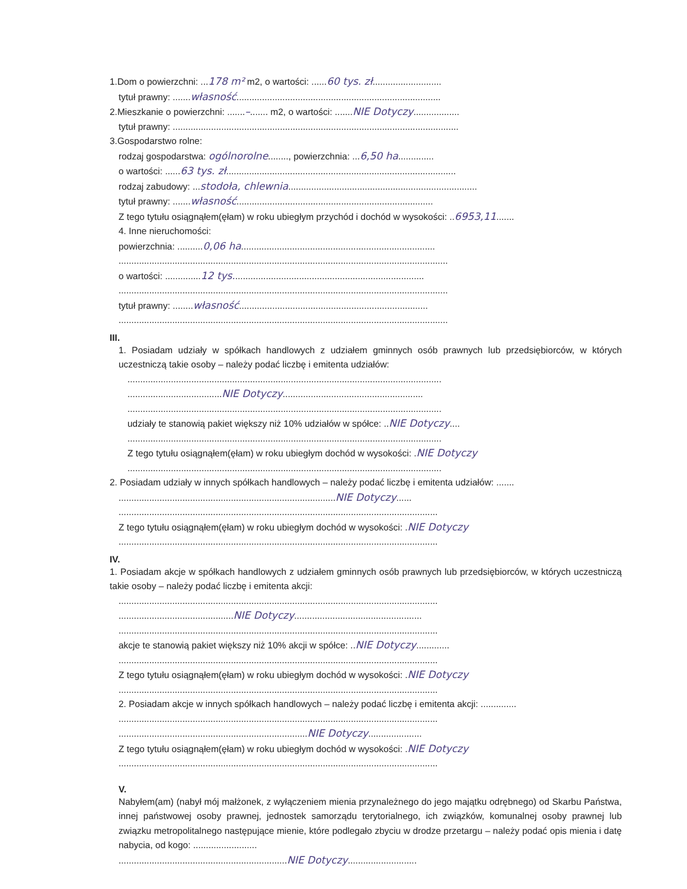1.Dom o powierzchni: ...178 m² m2, o wartości: ......60 tys. zł...........................
tytuł prawny: .......własność................................................................................
2.Mieszkanie o powierzchni: .......–....... m2, o wartości: .......NIE Dotyczy..................
tytuł prawny: ................................................................................................................
3.Gospodarstwo rolne:
rodzaj gospodarstwa: ogólnorolne........, powierzchnia: ...6,50 ha..............
o wartości: ......63 tys. zł..........................................................................................
rodzaj zabudowy: ...stodoła, chlewnia..........................................................................
tytuł prawny: .......własność.............................................................................
Z tego tytułu osiągnąłem(ęłam) w roku ubiegłym przychód i dochód w wysokości: ..6953,11.......
4. Inne nieruchomości:
powierzchnia: ..........0,06 ha............................................................................
.................................................................................................................................
o wartości: ..............12 tys...........................................................................
.................................................................................................................................
tytuł prawny: ........własność..........................................................................
.................................................................................................................................
III.
1. Posiadam udziały w spółkach handlowych z udziałem gminnych osób prawnych lub przedsiębiorców, w których uczestniczą takie osoby – należy podać liczbę i emitenta udziałów:
...........................................................................................................................
.....................................NIE Dotyczy.......................................................
...........................................................................................................................
udziały te stanowią pakiet większy niż 10% udziałów w spółce: ..NIE Dotyczy....
...........................................................................................................................
Z tego tytułu osiągnąłem(ęłam) w roku ubiegłym dochód w wysokości: .NIE Dotyczy
...........................................................................................................................
2. Posiadam udziały w innych spółkach handlowych – należy podać liczbę i emitenta udziałów: .......
.....................................................................................NIE Dotyczy......
.............................................................................................................................
Z tego tytułu osiągnąłem(ęłam) w roku ubiegłym dochód w wysokości: .NIE Dotyczy
.............................................................................................................................
IV.
1. Posiadam akcje w spółkach handlowych z udziałem gminnych osób prawnych lub przedsiębiorców, w których uczestniczą takie osoby – należy podać liczbę i emitenta akcji:
.............................................................................................................................
.............................................NIE Dotyczy..................................................
.............................................................................................................................
akcje te stanowią pakiet większy niż 10% akcji w spółce: ..NIE Dotyczy.............
.............................................................................................................................
Z tego tytułu osiągnąłem(ęłam) w roku ubiegłym dochód w wysokości: .NIE Dotyczy
.............................................................................................................................
2. Posiadam akcje w innych spółkach handlowych – należy podać liczbę i emitenta akcji: ..............
.............................................................................................................................
..........................................................................NIE Dotyczy.....................
Z tego tytułu osiągnąłem(ęłam) w roku ubiegłym dochód w wysokości: .NIE Dotyczy
.............................................................................................................................
V.
Nabyłem(am) (nabył mój małżonek, z wyłączeniem mienia przynależnego do jego majątku odrębnego) od Skarbu Państwa, innej państwowej osoby prawnej, jednostek samorządu terytorialnego, ich związków, komunalnej osoby prawnej lub związku metropolitalnego następujące mienie, które podlegało zbyciu w drodze przetargu – należy podać opis mienia i datę nabycia, od kogo: .........................
..................................................................NIE Dotyczy...........................